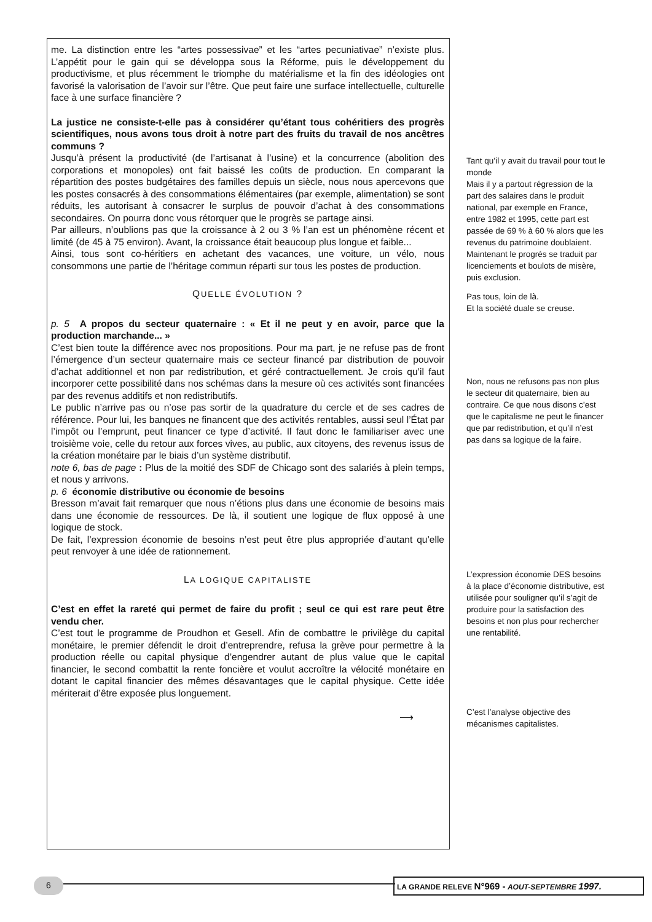me. La distinction entre les “artes possessivae” et les “artes pecuniativae” n’existe plus. L’appétit pour le gain qui se développa sous la Réforme, puis le développement du productivisme, et plus récemment le triomphe du matérialisme et la fin des idéologies ont favorisé la valorisation de l’avoir sur l’être. Que peut faire une surface intellectuelle, culturelle face à une surface financière ?
La justice ne consiste-t-elle pas à considérer qu’étant tous cohéritiers des progrès scientifiques, nous avons tous droit à notre part des fruits du travail de nos ancêtres communs ?
Jusqu’à présent la productivité (de l’artisanat à l’usine) et la concurrence (abolition des corporations et monopoles) ont fait baissé les coûts de production. En comparant la répartition des postes budgétaires des familles depuis un siècle, nous nous apercevons que les postes consacrés à des consommations élémentaires (par exemple, alimentation) se sont réduits, les autorisant à consacrer le surplus de pouvoir d’achat à des consommations secondaires. On pourra donc vous rétorquer que le progrès se partage ainsi.
Par ailleurs, n’oublions pas que la croissance à 2 ou 3 % l’an est un phénomène récent et limité (de 45 à 75 environ). Avant, la croissance était beaucoup plus longue et faible...
Ainsi, tous sont co-héritiers en achetant des vacances, une voiture, un vélo, nous consommons une partie de l’héritage commun réparti sur tous les postes de production.
QUELLE ÉVOLUTION ?
p. 5 A propos du secteur quaternaire : « Et il ne peut y en avoir, parce que la production marchande... »
C’est bien toute la différence avec nos propositions. Pour ma part, je ne refuse pas de front l’émergence d’un secteur quaternaire mais ce secteur financé par distribution de pouvoir d’achat additionnel et non par redistribution, et géré contractuellement. Je crois qu’il faut incorporer cette possibilité dans nos schémas dans la mesure où ces activités sont financées par des revenus additifs et non redistributifs.
Le public n’arrive pas ou n’ose pas sortir de la quadrature du cercle et de ses cadres de référence. Pour lui, les banques ne financent que des activités rentables, aussi seul l’État par l’impôt ou l’emprunt, peut financer ce type d’activité. Il faut donc le familiariser avec une troisième voie, celle du retour aux forces vives, au public, aux citoyens, des revenus issus de la création monétaire par le biais d’un système distributif.
note 6, bas de page : Plus de la moitié des SDF de Chicago sont des salariés à plein temps, et nous y arrivons.
p. 6 économie distributive ou économie de besoins
Bresson m’avait fait remarquer que nous n’étions plus dans une économie de besoins mais dans une économie de ressources. De là, il soutient une logique de flux opposé à une logique de stock.
De fait, l’expression économie de besoins n’est peut être plus appropriée d’autant qu’elle peut renvoyer à une idée de rationnement.
LA LOGIQUE CAPITALISTE
C’est en effet la rareté qui permet de faire du profit ; seul ce qui est rare peut être vendu cher.
C’est tout le programme de Proudhon et Gesell. Afin de combattre le privilège du capital monétaire, le premier défendit le droit d’entreprendre, refusa la grève pour permettre à la production réelle ou capital physique d’engendrer autant de plus value que le capital financier, le second combattit la rente foncière et voulut accroître la vélocité monétaire en dotant le capital financier des mêmes désavantages que le capital physique. Cette idée mériterait d’être exposée plus longuement.
⟶
Tant qu’il y avait du travail pour tout le monde
Mais il y a partout régression de la part des salaires dans le produit national, par exemple en France, entre 1982 et 1995, cette part est passée de 69 % à 60 % alors que les revenus du patrimoine doublaient. Maintenant le progrés se traduit par licenciements et boulots de misère, puis exclusion.
Pas tous, loin de là.
Et la société duale se creuse.
Non, nous ne refusons pas non plus le secteur dit quaternaire, bien au contraire. Ce que nous disons c’est que le capitalisme ne peut le financer que par redistribution, et qu’il n’est pas dans sa logique de la faire.
L’expression économie DES besoins à la place d’économie distributive, est utilisée pour souligner qu’il s’agit de produire pour la satisfaction des besoins et non plus pour rechercher une rentabilité.
C’est l’analyse objective des mécanismes capitalistes.
6 LA GRANDE RELEVE N°969 - AOUT-SEPTEMBRE 1997.